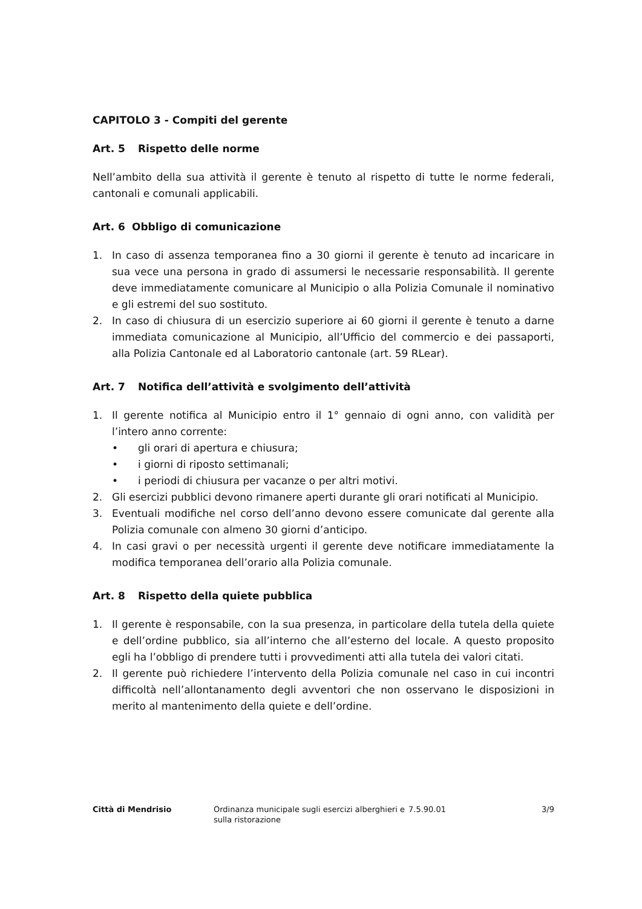CAPITOLO 3 - Compiti del gerente
Art. 5 Rispetto delle norme
Nell’ambito della sua attività il gerente è tenuto al rispetto di tutte le norme federali, cantonali e comunali applicabili.
Art. 6 Obbligo di comunicazione
1. In caso di assenza temporanea fino a 30 giorni il gerente è tenuto ad incaricare in sua vece una persona in grado di assumersi le necessarie responsabilità. Il gerente deve immediatamente comunicare al Municipio o alla Polizia Comunale il nominativo e gli estremi del suo sostituto.
2. In caso di chiusura di un esercizio superiore ai 60 giorni il gerente è tenuto a darne immediata comunicazione al Municipio, all’Ufficio del commercio e dei passaporti, alla Polizia Cantonale ed al Laboratorio cantonale (art. 59 RLear).
Art. 7 Notifica dell’attività e svolgimento dell’attività
1. Il gerente notifica al Municipio entro il 1° gennaio di ogni anno, con validità per l’intero anno corrente:
• gli orari di apertura e chiusura;
• i giorni di riposto settimanali;
• i periodi di chiusura per vacanze o per altri motivi.
2. Gli esercizi pubblici devono rimanere aperti durante gli orari notificati al Municipio.
3. Eventuali modifiche nel corso dell’anno devono essere comunicate dal gerente alla Polizia comunale con almeno 30 giorni d’anticipo.
4. In casi gravi o per necessità urgenti il gerente deve notificare immediatamente la modifica temporanea dell’orario alla Polizia comunale.
Art. 8 Rispetto della quiete pubblica
1. Il gerente è responsabile, con la sua presenza, in particolare della tutela della quiete e dell’ordine pubblico, sia all’interno che all’esterno del locale. A questo proposito egli ha l’obbligo di prendere tutti i provvedimenti atti alla tutela dei valori citati.
2. Il gerente può richiedere l’intervento della Polizia comunale nel caso in cui incontri difficoltà nell’allontanamento degli avventori che non osservano le disposizioni in merito al mantenimento della quiete e dell’ordine.
Città di Mendrisio Ordinanza municipale sugli esercizi alberghieri e sulla ristorazione
7.5.90.01 3/9